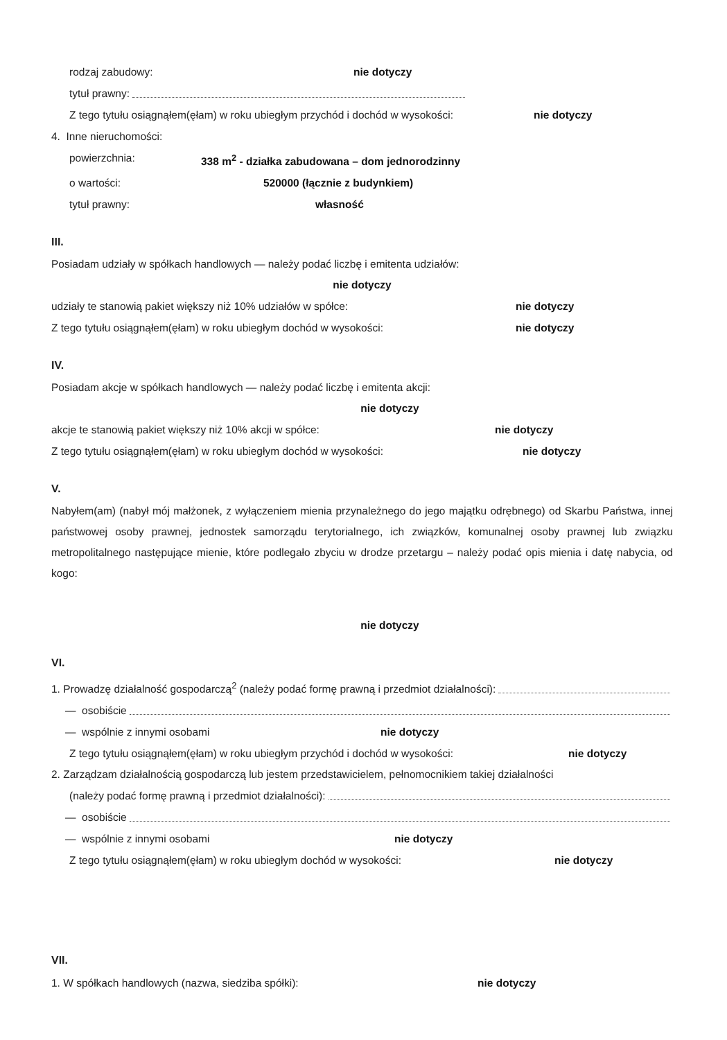rodzaj zabudowy: nie dotyczy
tytuł prawny:
Z tego tytułu osiągnąłem(ęłam) w roku ubiegłym przychód i dochód w wysokości: nie dotyczy
4. Inne nieruchomości:
powierzchnia: 338 m<sup>2</sup> - działka zabudowana – dom jednorodzinny
o wartości: 520000 (łącznie z budynkiem)
tytuł prawny: własność
III.
Posiadam udziały w spółkach handlowych — należy podać liczbę i emitenta udziałów:
nie dotyczy
udziały te stanowią pakiet większy niż 10% udziałów w spółce: nie dotyczy
Z tego tytułu osiągnąłem(ęłam) w roku ubiegłym dochód w wysokości: nie dotyczy
IV.
Posiadam akcje w spółkach handlowych — należy podać liczbę i emitenta akcji:
nie dotyczy
akcje te stanowią pakiet większy niż 10% akcji w spółce: nie dotyczy
Z tego tytułu osiągnąłem(ęłam) w roku ubiegłym dochód w wysokości: nie dotyczy
V.
Nabyłem(am) (nabył mój małżonek, z wyłączeniem mienia przynależnego do jego majątku odrębnego) od Skarbu Państwa, innej państwowej osoby prawnej, jednostek samorządu terytorialnego, ich związków, komunalnej osoby prawnej lub związku metropolitalnego następujące mienie, które podlegało zbyciu w drodze przetargu – należy podać opis mienia i datę nabycia, od kogo:
nie dotyczy
VI.
1. Prowadzę działalność gospodarczą<sup>2</sup> (należy podać formę prawną i przedmiot działalności):
— osobiście
— wspólnie z innymi osobami nie dotyczy
Z tego tytułu osiągnąłem(ęłam) w roku ubiegłym przychód i dochód w wysokości: nie dotyczy
2. Zarządzam działalnością gospodarczą lub jestem przedstawicielem, pełnomocnikiem takiej działalności
(należy podać formę prawną i przedmiot działalności):
— osobiście
— wspólnie z innymi osobami nie dotyczy
Z tego tytułu osiągnąłem(ęłam) w roku ubiegłym dochód w wysokości: nie dotyczy
VII.
1. W spółkach handlowych (nazwa, siedziba spółki): nie dotyczy